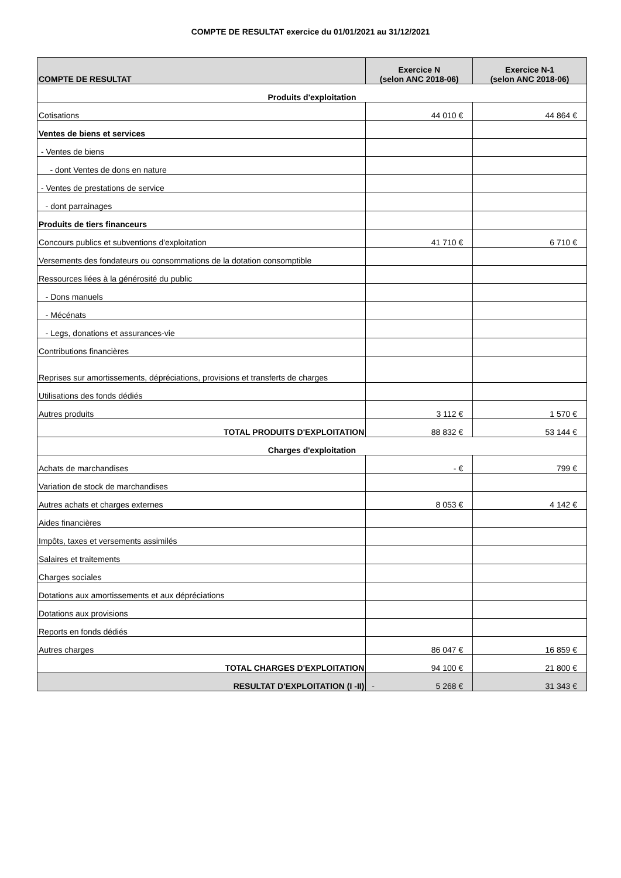COMPTE DE RESULTAT exercice du 01/01/2021 au 31/12/2021
| COMPTE DE RESULTAT | Exercice N (selon ANC 2018-06) | Exercice N-1 (selon ANC 2018-06) |
| --- | --- | --- |
| Produits d'exploitation | | |
| Cotisations | 44 010 € | 44 864 € |
| Ventes de biens et services | | |
| - Ventes de biens | | |
| - dont Ventes de dons en nature | | |
| - Ventes de prestations de service | | |
| - dont parrainages | | |
| Produits de tiers financeurs | | |
| Concours publics et subventions d'exploitation | 41 710 € | 6 710 € |
| Versements des fondateurs ou consommations de la dotation consomptible | | |
| Ressources liées à la générosité du public | | |
| - Dons manuels | | |
| - Mécénats | | |
| - Legs, donations et assurances-vie | | |
| Contributions financières | | |
| Reprises sur amortissements, dépréciations, provisions et transferts de charges | | |
| Utilisations des fonds dédiés | | |
| Autres produits | 3 112 € | 1 570 € |
| TOTAL PRODUITS D'EXPLOITATION | 88 832 € | 53 144 € |
| Charges d'exploitation | | |
| Achats de marchandises | - € | 799 € |
| Variation de stock de marchandises | | |
| Autres achats et charges externes | 8 053 € | 4 142 € |
| Aides financières | | |
| Impôts, taxes et versements assimilés | | |
| Salaires et traitements | | |
| Charges sociales | | |
| Dotations aux amortissements et aux dépréciations | | |
| Dotations aux provisions | | |
| Reports en fonds dédiés | | |
| Autres charges | 86 047 € | 16 859 € |
| TOTAL CHARGES D'EXPLOITATION | 94 100 € | 21 800 € |
| RESULTAT D'EXPLOITATION (I -II) | - 5 268 € | 31 343 € |